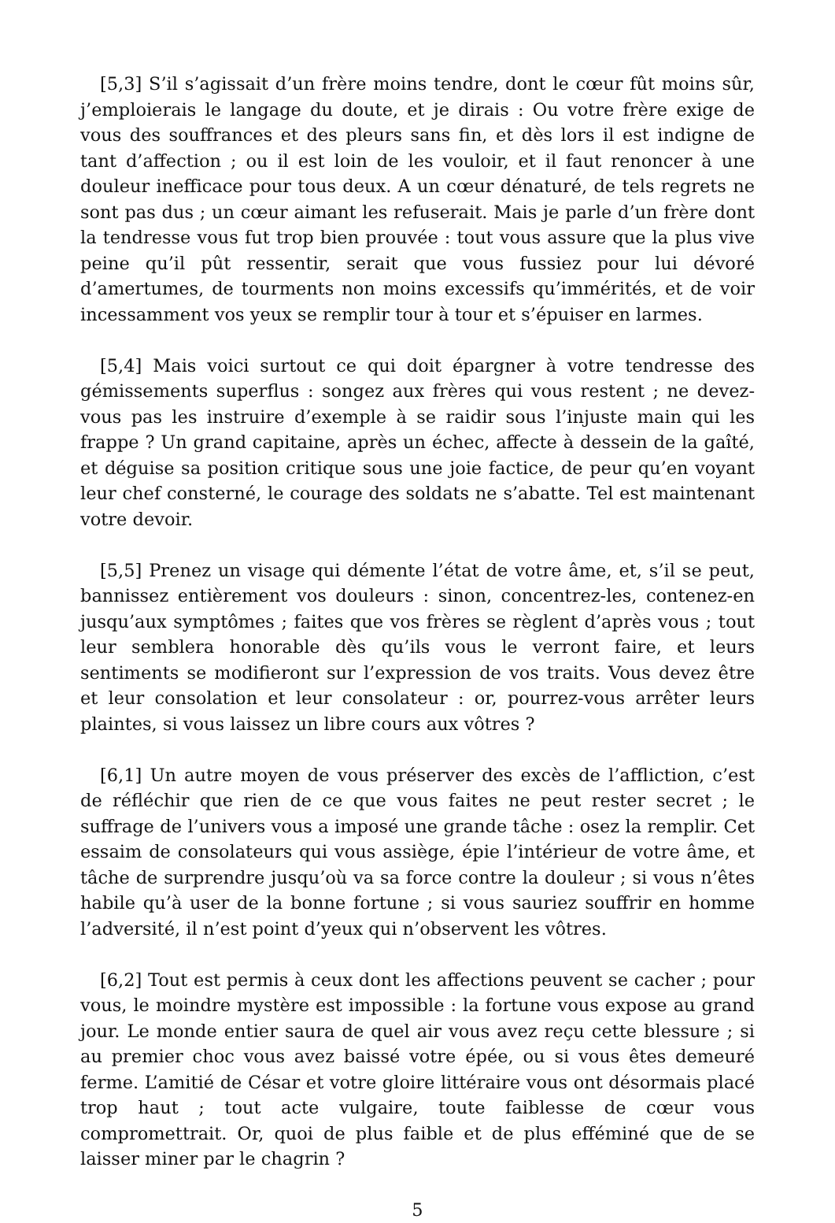[5,3] S’il s’agissait d’un frère moins tendre, dont le cœur fût moins sûr, j’emploierais le langage du doute, et je dirais : Ou votre frère exige de vous des souffrances et des pleurs sans fin, et dès lors il est indigne de tant d’affection ; ou il est loin de les vouloir, et il faut renoncer à une douleur inefficace pour tous deux. A un cœur dénaturé, de tels regrets ne sont pas dus ; un cœur aimant les refuserait. Mais je parle d’un frère dont la tendresse vous fut trop bien prouvée : tout vous assure que la plus vive peine qu’il pût ressentir, serait que vous fussiez pour lui dévoré d’amertumes, de tourments non moins excessifs qu’immérités, et de voir incessamment vos yeux se remplir tour à tour et s’épuiser en larmes.
[5,4] Mais voici surtout ce qui doit épargner à votre tendresse des gémissements superflus : songez aux frères qui vous restent ; ne devez-vous pas les instruire d’exemple à se raidir sous l’injuste main qui les frappe ? Un grand capitaine, après un échec, affecte à dessein de la gaîté, et déguise sa position critique sous une joie factice, de peur qu’en voyant leur chef consterné, le courage des soldats ne s’abatte. Tel est maintenant votre devoir.
[5,5] Prenez un visage qui démente l’état de votre âme, et, s’il se peut, bannissez entièrement vos douleurs : sinon, concentrez-les, contenez-en jusqu’aux symptômes ; faites que vos frères se règlent d’après vous ; tout leur semblera honorable dès qu’ils vous le verront faire, et leurs sentiments se modifieront sur l’expression de vos traits. Vous devez être et leur consolation et leur consolateur : or, pourrez-vous arrêter leurs plaintes, si vous laissez un libre cours aux vôtres ?
[6,1] Un autre moyen de vous préserver des excès de l’affliction, c’est de réfléchir que rien de ce que vous faites ne peut rester secret ; le suffrage de l’univers vous a imposé une grande tâche : osez la remplir. Cet essaim de consolateurs qui vous assiège, épie l’intérieur de votre âme, et tâche de surprendre jusqu’où va sa force contre la douleur ; si vous n’êtes habile qu’à user de la bonne fortune ; si vous sauriez souffrir en homme l’adversité, il n’est point d’yeux qui n’observent les vôtres.
[6,2] Tout est permis à ceux dont les affections peuvent se cacher ; pour vous, le moindre mystère est impossible : la fortune vous expose au grand jour. Le monde entier saura de quel air vous avez reçu cette blessure ; si au premier choc vous avez baissé votre épée, ou si vous êtes demeuré ferme. L’amitié de César et votre gloire littéraire vous ont désormais placé trop haut ; tout acte vulgaire, toute faiblesse de cœur vous compromettrait. Or, quoi de plus faible et de plus efféminé que de se laisser miner par le chagrin ?
5